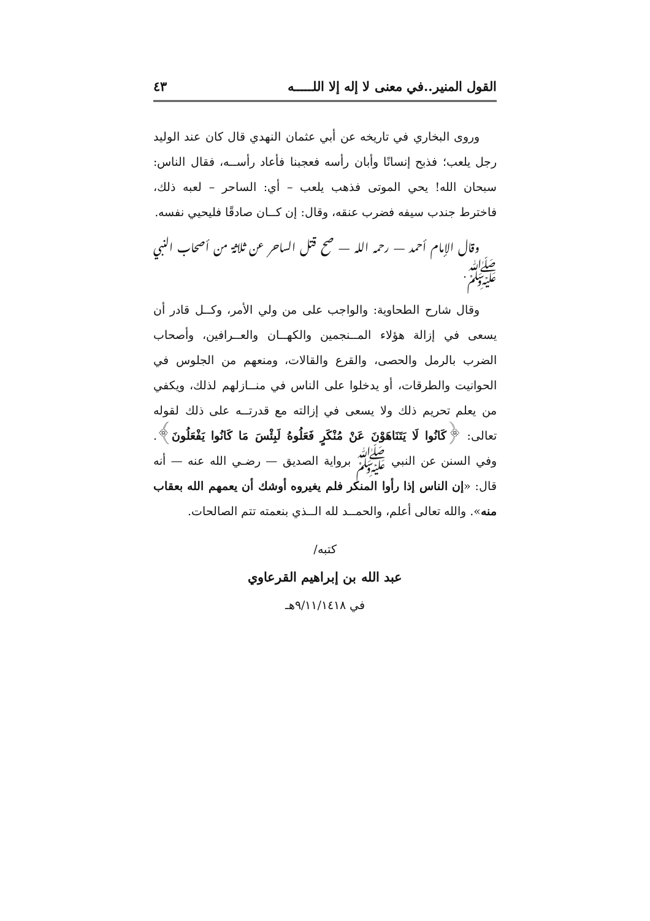القول المنير..في معنى لا إله إلا اللـــــه ٤٣
وروى البخاري في تاريخه عن أبي عثمان النهدي قال كان عند الوليد رجل يلعب؛ فذبح إنسانًا وأبان رأسه فعجبنا فأعاد رأســه، فقال الناس: سبحان الله! يحي الموتى فذهب يلعب – أي: الساحر – لعبه ذلك، فاخترط جندب سيفه فضرب عنقه، وقال: إن كــان صادقًا فليحيي نفسه.
وقال الإمام أحمد — رحمه الله — صح قتل الساحر عن ثلاثة من أصحاب النبي ﷺ.
وقال شارح الطحاوية: والواجب على من ولي الأمر، وكــل قادر أن يسعى في إزالة هؤلاء المــنجمين والكهــان والعــرافين، وأصحاب الضرب بالرمل والحصى، والقرع والقالات، ومنعهم من الجلوس في الحوانيت والطرقات، أو يدخلوا على الناس في منــازلهم لذلك، ويكفي من يعلم تحريم ذلك ولا يسعى في إزالته مع قدرتــه على ذلك لقوله تعالى: ﴿كَانُوا لَا يَتَنَاهَوْنَ عَنْ مُنْكَرٍ فَعَلُوهُ لَبِئْسَ مَا كَانُوا يَفْعَلُونَ﴾. وفي السنن عن النبي ﷺ برواية الصديق — رضـي الله عنه — أنه قال: «إن الناس إذا رأوا المنكر فلم يغيروه أوشك أن يعمهم الله بعقاب منه». والله تعالى أعلم، والحمــد لله الــذي بنعمته تتم الصالحات.
كتبه/
عبد الله بن إبراهيم القرعاوي
في ٩/١١/١٤١٨هـ